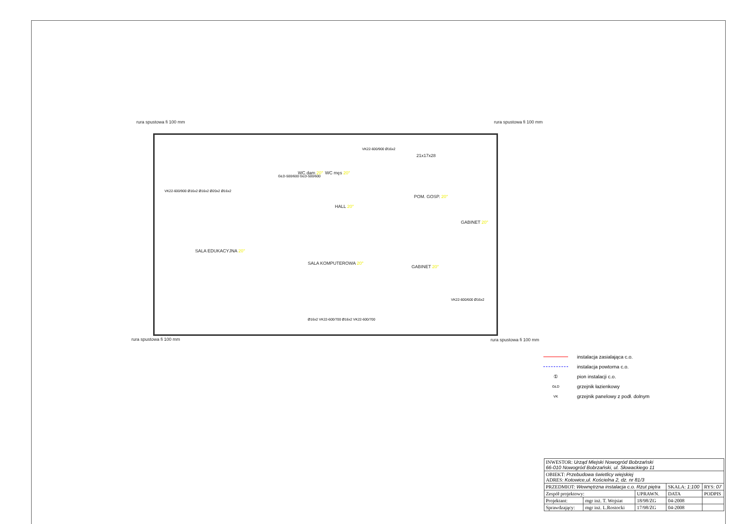rura spustowa fi 100 mm rura spustowa fi 100 mm
WC dam 20° WC męs 20°
21x17x28
POM. GOSP. 20°
HALL 20°
GABINET 20°
SALA EDUKACYJNA 20°
SALA KOMPUTEROWA 20°
GABINET 20°
VK22-600/900 Ø16x2
GŁD-500/600 GŁD-500/600
VK22-600/900 Ø16x2 Ø16x2 Ø20x2 Ø16x2
Ø16x2 VK22-600/700 Ø16x2 VK22-600/700
VK22-600/600 Ø16x2
rura spustowa fi 100 mm rura spustowa fi 100 mm
instalacja zasialająca c.o.
instalacja powtorna c.o.
① pion instalacji c.o.
GŁD grzejnik łazienkowy
VK grzejnik panelowy z podł. dolnym
| INWESTOR: Urząd Miejski Nowogród Bobrzański 66-010 Nowogród Bobrzański, ul. Słowackiego 11 | | | | |
| OBIEKT: Przebudowa świetlicy wiejskiej ADRES: Kotowice,ul. Kościelna 2, dz. nr 81/3 | | | | |
| PRZEDMIOT: Wewnętrzna instalacja c.o. Rzut piętra | | | SKALA: 1:100 | RYS: 07 |
| Zespół projektowy: | | UPRAWN. | DATA | PODPIS |
| Projektant: | mgr inż. T. Wojsiat | 18/98/ZG | 04-2008 | |
| Sprawdzający: | mgr inż. L.Rostocki | 17/98/ZG | 04-2008 | |